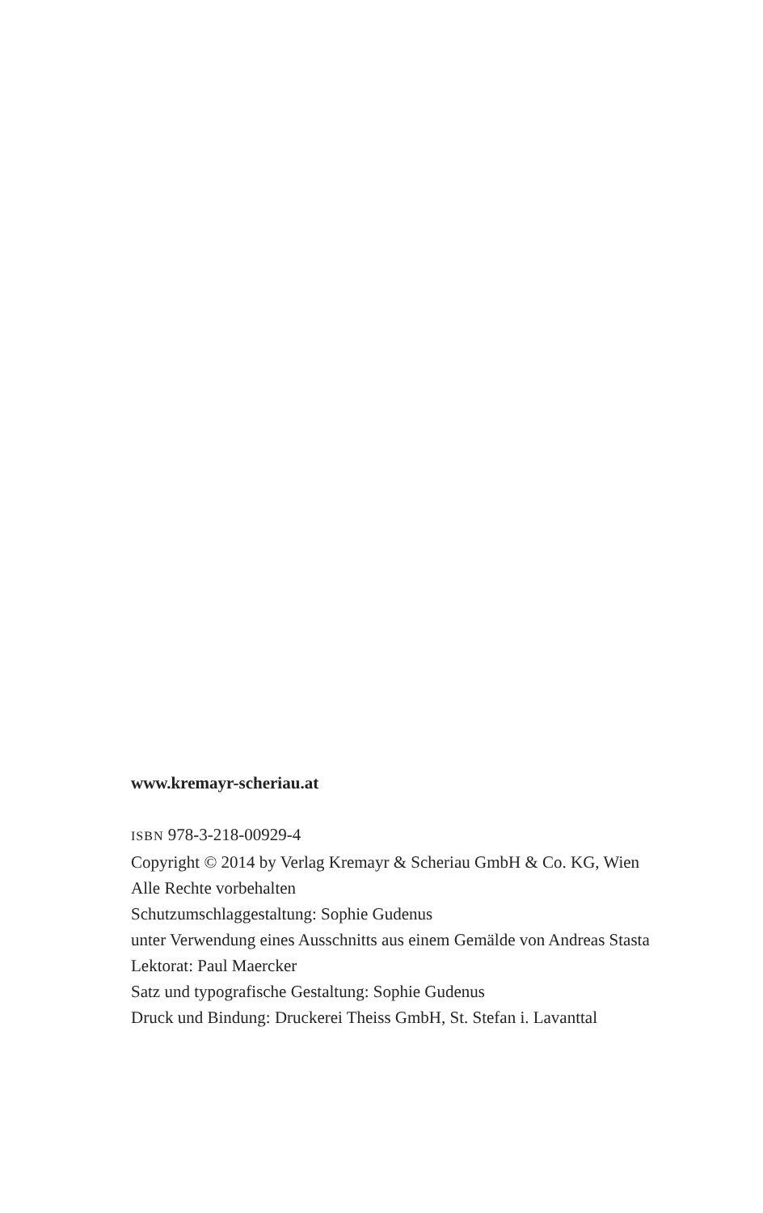www.kremayr-scheriau.at
ISBN 978-3-218-00929-4
Copyright © 2014 by Verlag Kremayr & Scheriau GmbH & Co. KG, Wien
Alle Rechte vorbehalten
Schutzumschlaggestaltung: Sophie Gudenus
unter Verwendung eines Ausschnitts aus einem Gemälde von Andreas Stasta
Lektorat: Paul Maercker
Satz und typografische Gestaltung: Sophie Gudenus
Druck und Bindung: Druckerei Theiss GmbH, St. Stefan i. Lavanttal